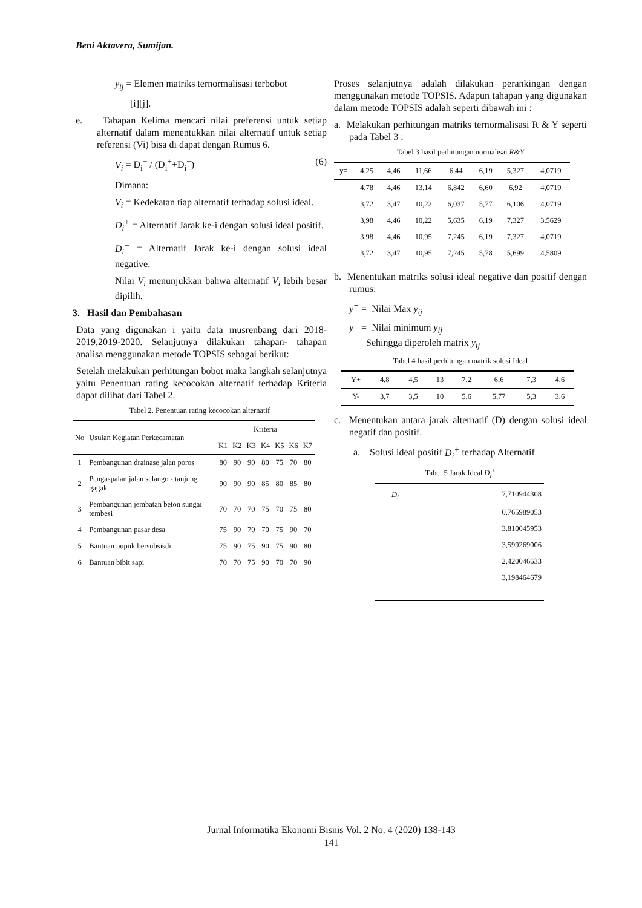Beni Aktavera, Sumijan.
y<sub>ij</sub> = Elemen matriks ternormalisasi terbobot
[i][j].
e. Tahapan Kelima mencari nilai preferensi untuk setiap alternatif dalam menentukkan nilai alternatif untuk setiap referensi (Vi) bisa di dapat dengan Rumus 6.
V<sub>i</sub> = D<sub>i</sub><sup>−</sup> / (D<sub>i</sub><sup>+</sup>+D<sub>i</sub><sup>−</sup>) (6)
Dimana:
V<sub>i</sub> = Kedekatan tiap alternatif terhadap solusi ideal.
D<sub>i</sub><sup>+</sup> = Alternatif Jarak ke-i dengan solusi ideal positif.
D<sub>i</sub><sup>−</sup> = Alternatif Jarak ke-i dengan solusi ideal negative.
Nilai V<sub>i</sub> menunjukkan bahwa alternatif V<sub>i</sub> lebih besar dipilih.
3. Hasil dan Pembahasan
Data yang digunakan i yaitu data musrenbang dari 2018-2019,2019-2020. Selanjutnya dilakukan tahapan- tahapan analisa menggunakan metode TOPSIS sebagai berikut:
Setelah melakukan perhitungan bobot maka langkah selanjutnya yaitu Penentuan rating kecocokan alternatif terhadap Kriteria dapat dilihat dari Tabel 2.
Tabel 2. Penentuan rating kecocokan alternatif
| No | Usulan Kegiatan Perkecamatan | Kriteria | | | | | | |
| --- | --- | --- | --- | --- | --- | --- | --- | --- |
| | | K1 | K2 | K3 | K4 | K5 | K6 | K7 |
| 1 | Pembangunan drainase jalan poros | 80 | 90 | 90 | 80 | 75 | 70 | 80 |
| 2 | Pengaspalan jalan selango - tanjung gagak | 90 | 90 | 90 | 85 | 80 | 85 | 80 |
| 3 | Pembangunan jembatan beton sungai tembesi | 70 | 70 | 70 | 75 | 70 | 75 | 80 |
| 4 | Pembangunan pasar desa | 75 | 90 | 70 | 70 | 75 | 90 | 70 |
| 5 | Bantuan pupuk bersubsisdi | 75 | 90 | 75 | 90 | 75 | 90 | 80 |
| 6 | Bantuan bibit sapi | 70 | 70 | 75 | 90 | 70 | 70 | 90 |
Proses selanjutnya adalah dilakukan perankingan dengan menggunakan metode TOPSIS. Adapun tahapan yang digunakan dalam metode TOPSIS adalah seperti dibawah ini :
a. Melakukan perhitungan matriks ternormalisasi R & Y seperti pada Tabel 3 :
Tabel 3 hasil perhitungan normalisai R&Y
| y= | 4,25 | 4,46 | 11,66 | 6,44 | 6,19 | 5,327 | 4,0719 |
| | 4,78 | 4,46 | 13,14 | 6,842 | 6,60 | 6,92 | 4,0719 |
| | 3,72 | 3,47 | 10,22 | 6,037 | 5,77 | 6,106 | 4,0719 |
| | 3,98 | 4,46 | 10,22 | 5,635 | 6,19 | 7,327 | 3,5629 |
| | 3,98 | 4,46 | 10,95 | 7,245 | 6,19 | 7,327 | 4,0719 |
| | 3,72 | 3,47 | 10,95 | 7,245 | 5,78 | 5,699 | 4,5809 |
b. Menentukan matriks solusi ideal negative dan positif dengan rumus:
y<sup>+</sup> = Nilai Max y<sub>ij</sub>
y<sup>−</sup> = Nilai minimum y<sub>ij</sub>
Sehingga diperoleh matrix y<sub>ij</sub>
Tabel 4 hasil perhitungan matrik solusi Ideal
| Y+ | 4,8 | 4,5 | 13 | 7,2 | 6,6 | 7,3 | 4,6 |
| Y- | 3,7 | 3,5 | 10 | 5,6 | 5,77 | 5,3 | 3,6 |
c. Menentukan antara jarak alternatif (D) dengan solusi ideal negatif dan positif.
a. Solusi ideal positif D<sub>i</sub><sup>+</sup> terhadap Alternatif
Tabel 5 Jarak Ideal D<sub>i</sub><sup>+</sup>
| D<sub>i</sub><sup>+</sup> | 7,710944308 |
| | 0,765989053 |
| | 3,810045953 |
| | 3,599269006 |
| | 2,420046633 |
| | 3,198464679 |
Jurnal Informatika Ekonomi Bisnis Vol. 2 No. 4 (2020) 138-143
141